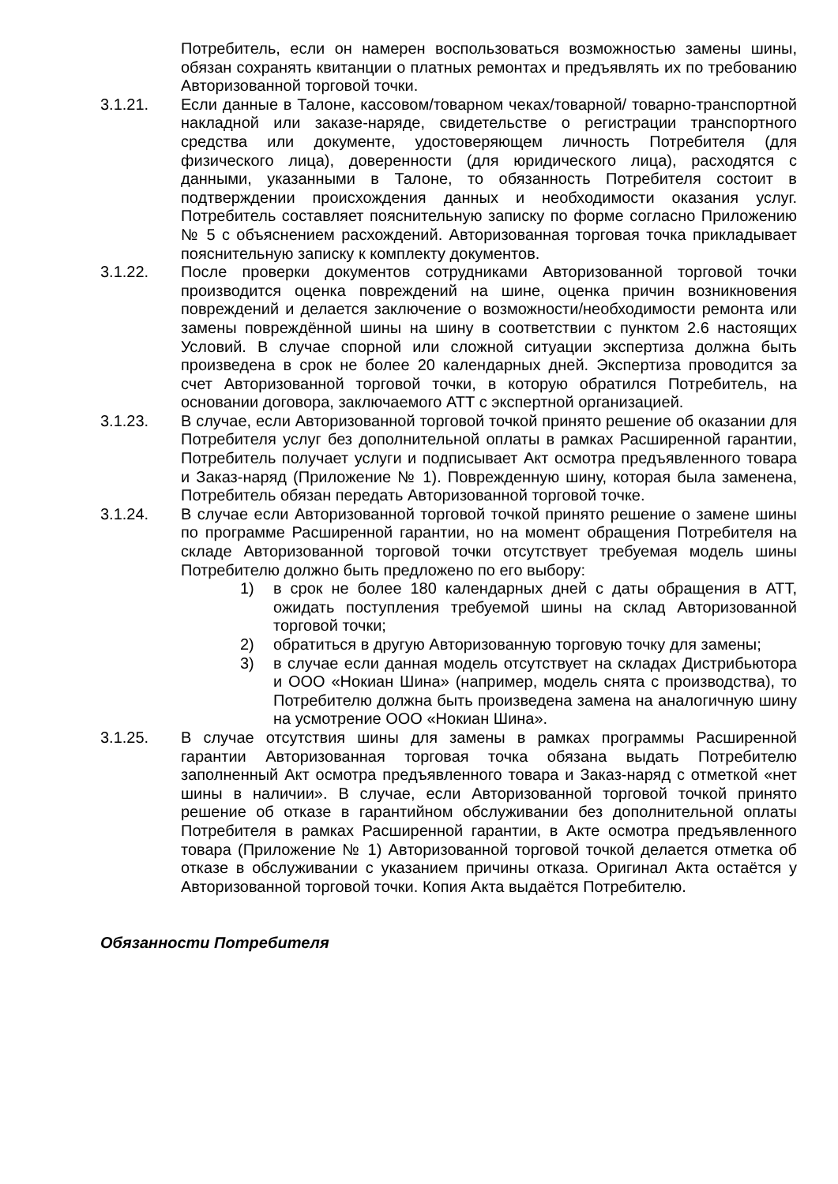Потребитель, если он намерен воспользоваться возможностью замены шины, обязан сохранять квитанции о платных ремонтах и предъявлять их по требованию Авторизованной торговой точки.
3.1.21. Если данные в Талоне, кассовом/товарном чеках/товарной/ товарно-транспортной накладной или заказе-наряде, свидетельстве о регистрации транспортного средства или документе, удостоверяющем личность Потребителя (для физического лица), доверенности (для юридического лица), расходятся с данными, указанными в Талоне, то обязанность Потребителя состоит в подтверждении происхождения данных и необходимости оказания услуг. Потребитель составляет пояснительную записку по форме согласно Приложению № 5 с объяснением расхождений. Авторизованная торговая точка прикладывает пояснительную записку к комплекту документов.
3.1.22. После проверки документов сотрудниками Авторизованной торговой точки производится оценка повреждений на шине, оценка причин возникновения повреждений и делается заключение о возможности/необходимости ремонта или замены повреждённой шины на шину в соответствии с пунктом 2.6 настоящих Условий. В случае спорной или сложной ситуации экспертиза должна быть произведена в срок не более 20 календарных дней. Экспертиза проводится за счет Авторизованной торговой точки, в которую обратился Потребитель, на основании договора, заключаемого АТТ с экспертной организацией.
3.1.23. В случае, если Авторизованной торговой точкой принято решение об оказании для Потребителя услуг без дополнительной оплаты в рамках Расширенной гарантии, Потребитель получает услуги и подписывает Акт осмотра предъявленного товара и Заказ-наряд (Приложение № 1). Поврежденную шину, которая была заменена, Потребитель обязан передать Авторизованной торговой точке.
3.1.24. В случае если Авторизованной торговой точкой принято решение о замене шины по программе Расширенной гарантии, но на момент обращения Потребителя на складе Авторизованной торговой точки отсутствует требуемая модель шины Потребителю должно быть предложено по его выбору:
1) в срок не более 180 календарных дней с даты обращения в АТТ, ожидать поступления требуемой шины на склад Авторизованной торговой точки;
2) обратиться в другую Авторизованную торговую точку для замены;
3) в случае если данная модель отсутствует на складах Дистрибьютора и ООО «Нокиан Шина» (например, модель снята с производства), то Потребителю должна быть произведена замена на аналогичную шину на усмотрение ООО «Нокиан Шина».
3.1.25. В случае отсутствия шины для замены в рамках программы Расширенной гарантии Авторизованная торговая точка обязана выдать Потребителю заполненный Акт осмотра предъявленного товара и Заказ-наряд с отметкой «нет шины в наличии». В случае, если Авторизованной торговой точкой принято решение об отказе в гарантийном обслуживании без дополнительной оплаты Потребителя в рамках Расширенной гарантии, в Акте осмотра предъявленного товара (Приложение № 1) Авторизованной торговой точкой делается отметка об отказе в обслуживании с указанием причины отказа. Оригинал Акта остаётся у Авторизованной торговой точки. Копия Акта выдаётся Потребителю.
Обязанности Потребителя